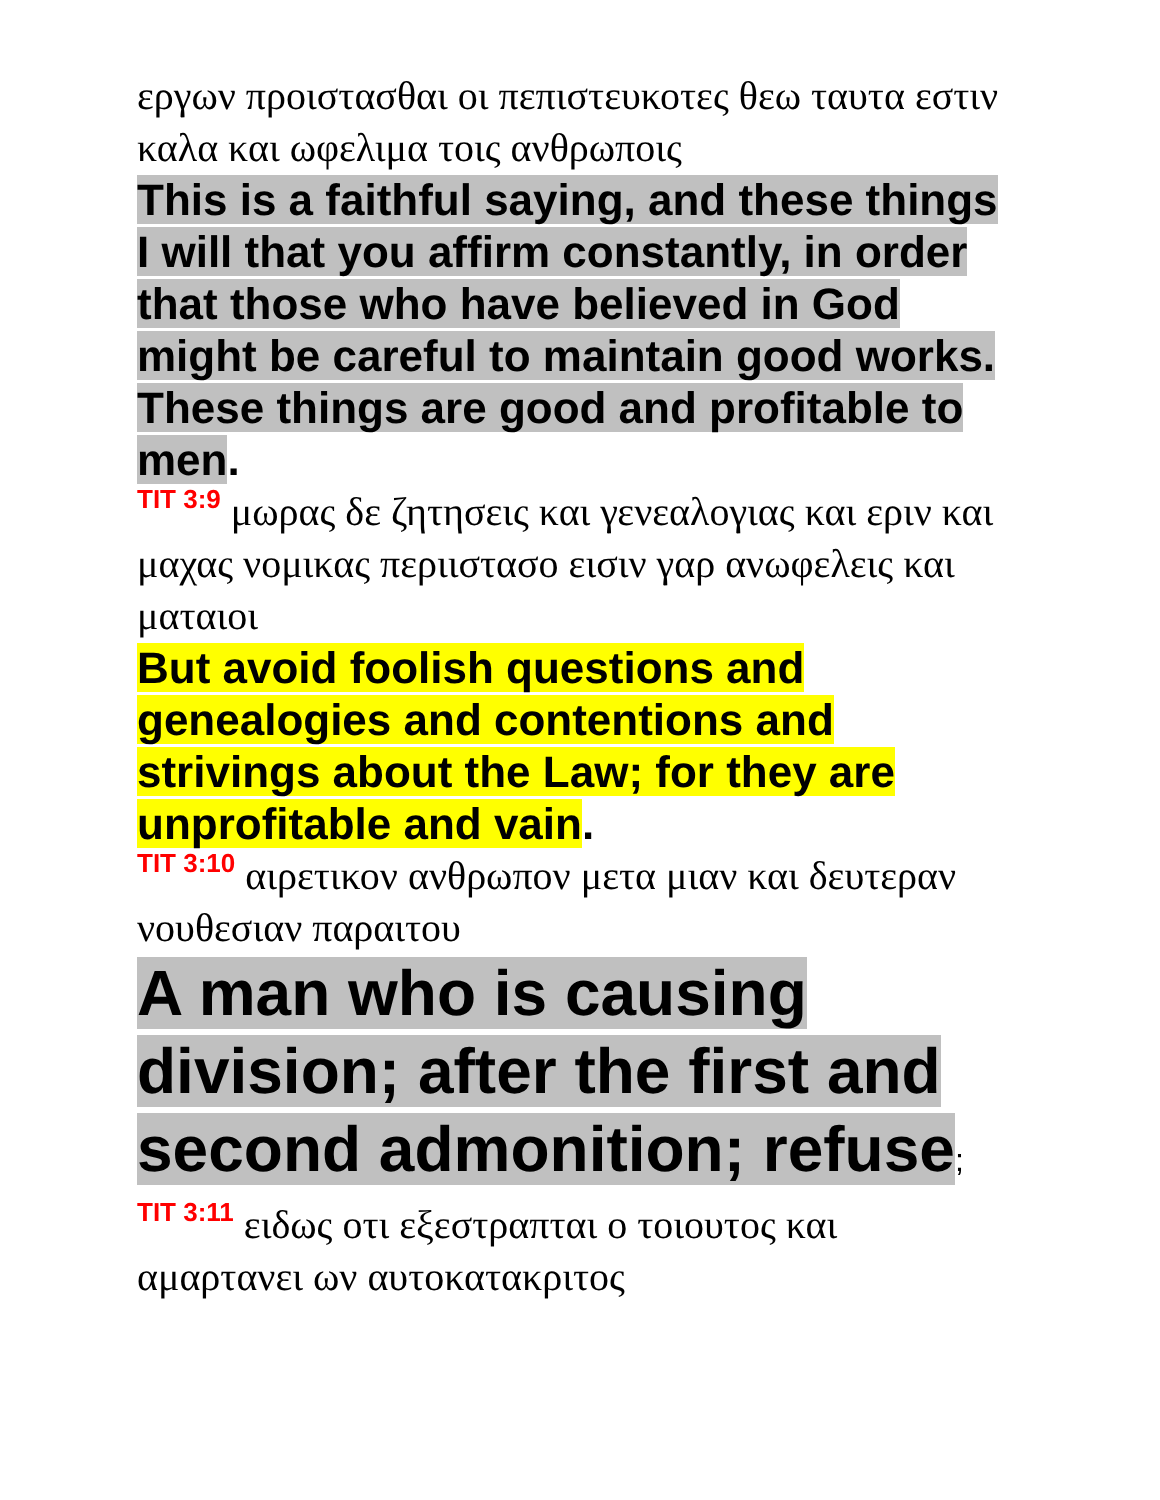εργων προιστασθαι οι πεπιστευκοτες θεω ταυτα εστιν καλα και ωφελιμα τοις ανθρωποις
This is a faithful saying, and these things I will that you affirm constantly, in order that those who have believed in God might be careful to maintain good works. These things are good and profitable to men.
TIT 3:9 μωρας δε ζητησεις και γενεαλογιας και εριν και μαχας νομικας περιιστασο εισιν γαρ ανωφελεις και ματαιοι
But avoid foolish questions and genealogies and contentions and strivings about the Law; for they are unprofitable and vain.
TIT 3:10 αιρετικον ανθρωπον μετα μιαν και δευτεραν νουθεσιαν παραιτου
A man who is causing division; after the first and second admonition; refuse;
TIT 3:11 ειδως οτι εξεστραπται ο τοιουτος και αμαρτανει ων αυτοκατακριτος